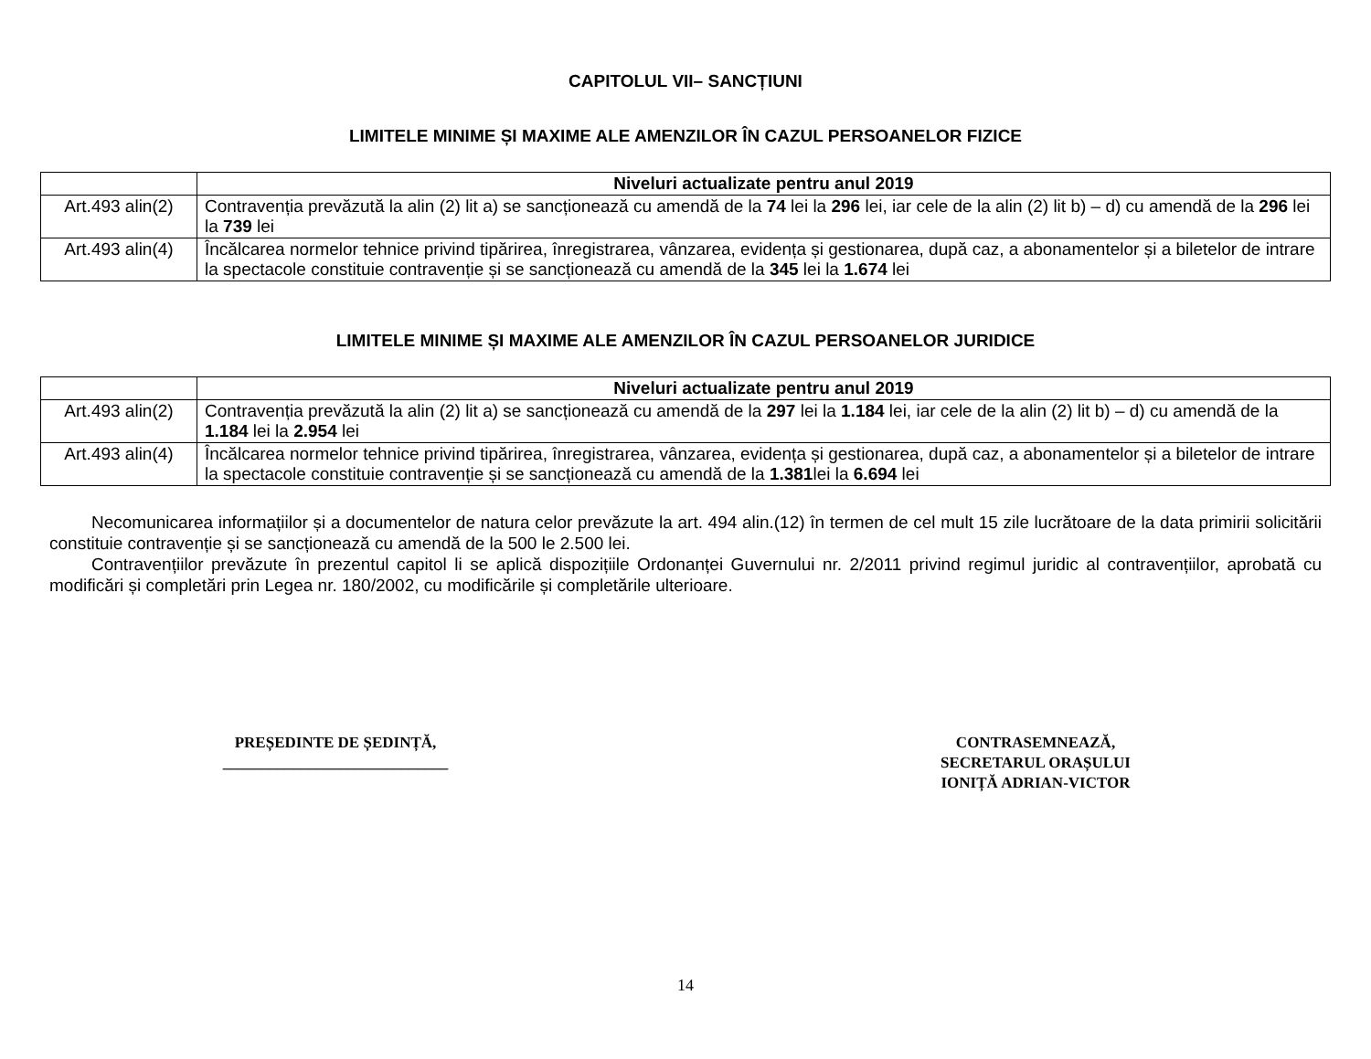CAPITOLUL VII– SANCȚIUNI
LIMITELE MINIME ȘI MAXIME ALE AMENZILOR ÎN CAZUL PERSOANELOR FIZICE
| | Niveluri actualizate pentru anul 2019 |
| --- | --- |
| Art.493 alin(2) | Contravenția prevăzută la alin (2) lit a) se sancționează cu amendă de la 74 lei la 296 lei, iar cele de la alin (2) lit b) – d) cu amendă de la 296 lei la 739 lei |
| Art.493 alin(4) | Încălcarea normelor tehnice privind tipărirea, înregistrarea, vânzarea, evidența și gestionarea, după caz, a abonamentelor și a biletelor de intrare la spectacole constituie contravenție și se sancționează cu amendă de la 345 lei la 1.674 lei |
LIMITELE MINIME ȘI MAXIME ALE AMENZILOR ÎN CAZUL PERSOANELOR JURIDICE
| | Niveluri actualizate pentru anul 2019 |
| --- | --- |
| Art.493 alin(2) | Contravenția prevăzută la alin (2) lit a) se sancționează cu amendă de la 297 lei la 1.184 lei, iar cele de la alin (2) lit b) – d) cu amendă de la 1.184 lei la 2.954 lei |
| Art.493 alin(4) | Încălcarea normelor tehnice privind tipărirea, înregistrarea, vânzarea, evidența și gestionarea, după caz, a abonamentelor și a biletelor de intrare la spectacole constituie contravenție și se sancționează cu amendă de la 1.381 lei la 6.694 lei |
Necomunicarea informațiilor și a documentelor de natura celor prevăzute la art. 494 alin.(12) în termen de cel mult 15 zile lucrătoare de la data primirii solicitării constituie contravenție și se sancționează cu amendă de la 500 le 2.500 lei.
Contravențiilor prevăzute în prezentul capitol li se aplică dispozițiile Ordonanței Guvernului nr. 2/2011 privind regimul juridic al contravențiilor, aprobată cu modificări și completări prin Legea nr. 180/2002, cu modificările și completările ulterioare.
PREȘEDINTE DE ȘEDINȚĂ,
_____________________________
CONTRASEMNEAZĂ,
SECRETARUL ORAȘULUI
IONIȚĂ ADRIAN-VICTOR
14